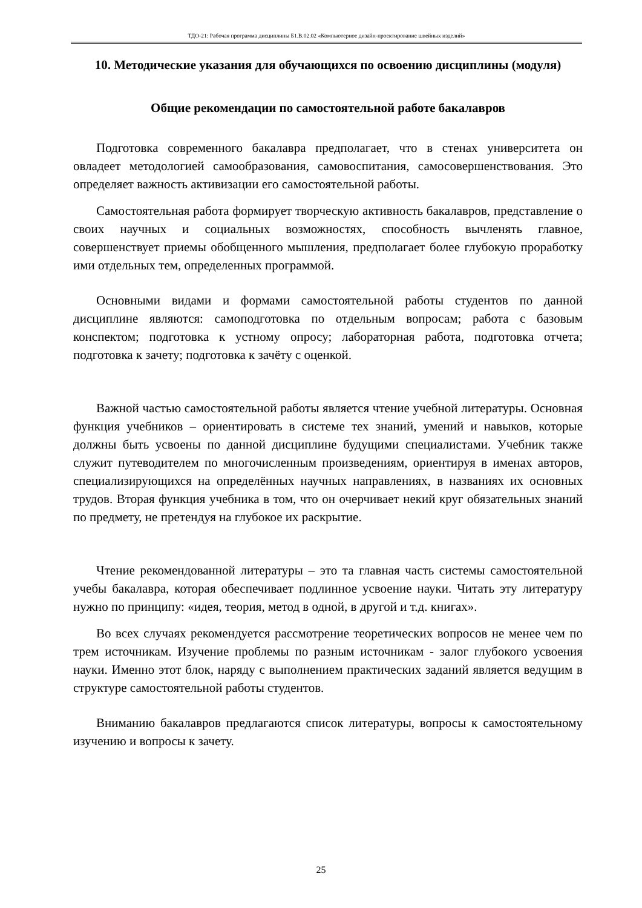ТДО-21: Рабочая программа дисциплины Б1.В.02.02 «Компьютерное дизайн-проектирование швейных изделий»
10. Методические указания для обучающихся по освоению дисциплины (модуля)
Общие рекомендации по самостоятельной работе бакалавров
Подготовка современного бакалавра предполагает, что в стенах университета он овладеет методологией самообразования, самовоспитания, самосовершенствования. Это определяет важность активизации его самостоятельной работы.
Самостоятельная работа формирует творческую активность бакалавров, представление о своих научных и социальных возможностях, способность вычленять главное, совершенствует приемы обобщенного мышления, предполагает более глубокую проработку ими отдельных тем, определенных программой.
Основными видами и формами самостоятельной работы студентов по данной дисциплине являются: самоподготовка по отдельным вопросам; работа с базовым конспектом; подготовка к устному опросу; лабораторная работа, подготовка отчета; подготовка к зачету; подготовка к зачёту с оценкой.
Важной частью самостоятельной работы является чтение учебной литературы. Основная функция учебников – ориентировать в системе тех знаний, умений и навыков, которые должны быть усвоены по данной дисциплине будущими специалистами. Учебник также служит путеводителем по многочисленным произведениям, ориентируя в именах авторов, специализирующихся на определённых научных направлениях, в названиях их основных трудов. Вторая функция учебника в том, что он очерчивает некий круг обязательных знаний по предмету, не претендуя на глубокое их раскрытие.
Чтение рекомендованной литературы – это та главная часть системы самостоятельной учебы бакалавра, которая обеспечивает подлинное усвоение науки. Читать эту литературу нужно по принципу: «идея, теория, метод в одной, в другой и т.д. книгах».
Во всех случаях рекомендуется рассмотрение теоретических вопросов не менее чем по трем источникам. Изучение проблемы по разным источникам - залог глубокого усвоения науки. Именно этот блок, наряду с выполнением практических заданий является ведущим в структуре самостоятельной работы студентов.
Вниманию бакалавров предлагаются список литературы, вопросы к самостоятельному изучению и вопросы к зачету.
25